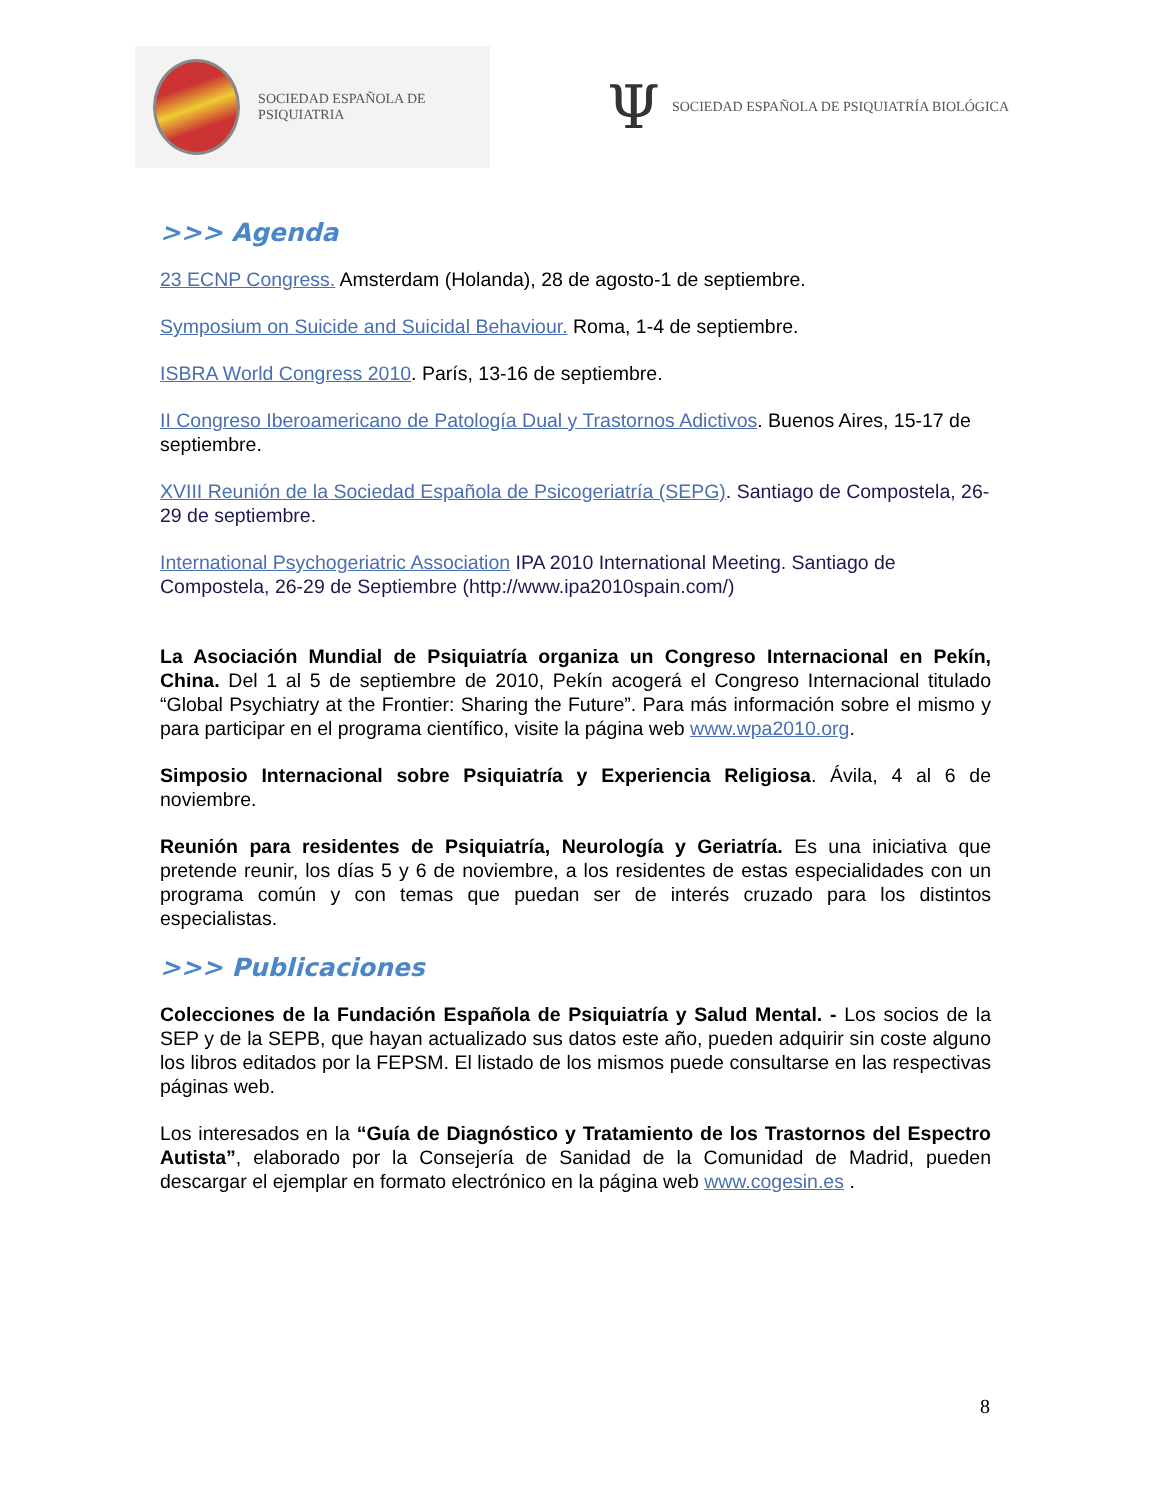SOCIEDAD ESPAÑOLA DE PSIQUIATRIA
Ψ SOCIEDAD ESPAÑOLA DE PSIQUIATRÍA BIOLÓGICA
>>> Agenda
23 ECNP Congress. Amsterdam (Holanda), 28 de agosto-1 de septiembre.
Symposium on Suicide and Suicidal Behaviour. Roma, 1-4 de septiembre.
ISBRA World Congress 2010. París, 13-16 de septiembre.
II Congreso Iberoamericano de Patología Dual y Trastornos Adictivos. Buenos Aires, 15-17 de septiembre.
XVIII Reunión de la Sociedad Española de Psicogeriatría (SEPG). Santiago de Compostela, 26-29 de septiembre.
International Psychogeriatric Association IPA 2010 International Meeting. Santiago de Compostela, 26-29 de Septiembre (http://www.ipa2010spain.com/)
La Asociación Mundial de Psiquiatría organiza un Congreso Internacional en Pekín, China. Del 1 al 5 de septiembre de 2010, Pekín acogerá el Congreso Internacional titulado “Global Psychiatry at the Frontier: Sharing the Future”. Para más información sobre el mismo y para participar en el programa científico, visite la página web www.wpa2010.org.
Simposio Internacional sobre Psiquiatría y Experiencia Religiosa. Ávila, 4 al 6 de noviembre.
Reunión para residentes de Psiquiatría, Neurología y Geriatría. Es una iniciativa que pretende reunir, los días 5 y 6 de noviembre, a los residentes de estas especialidades con un programa común y con temas que puedan ser de interés cruzado para los distintos especialistas.
>>> Publicaciones
Colecciones de la Fundación Española de Psiquiatría y Salud Mental. - Los socios de la SEP y de la SEPB, que hayan actualizado sus datos este año, pueden adquirir sin coste alguno los libros editados por la FEPSM. El listado de los mismos puede consultarse en las respectivas páginas web.
Los interesados en la “Guía de Diagnóstico y Tratamiento de los Trastornos del Espectro Autista”, elaborado por la Consejería de Sanidad de la Comunidad de Madrid, pueden descargar el ejemplar en formato electrónico en la página web www.cogesin.es .
8